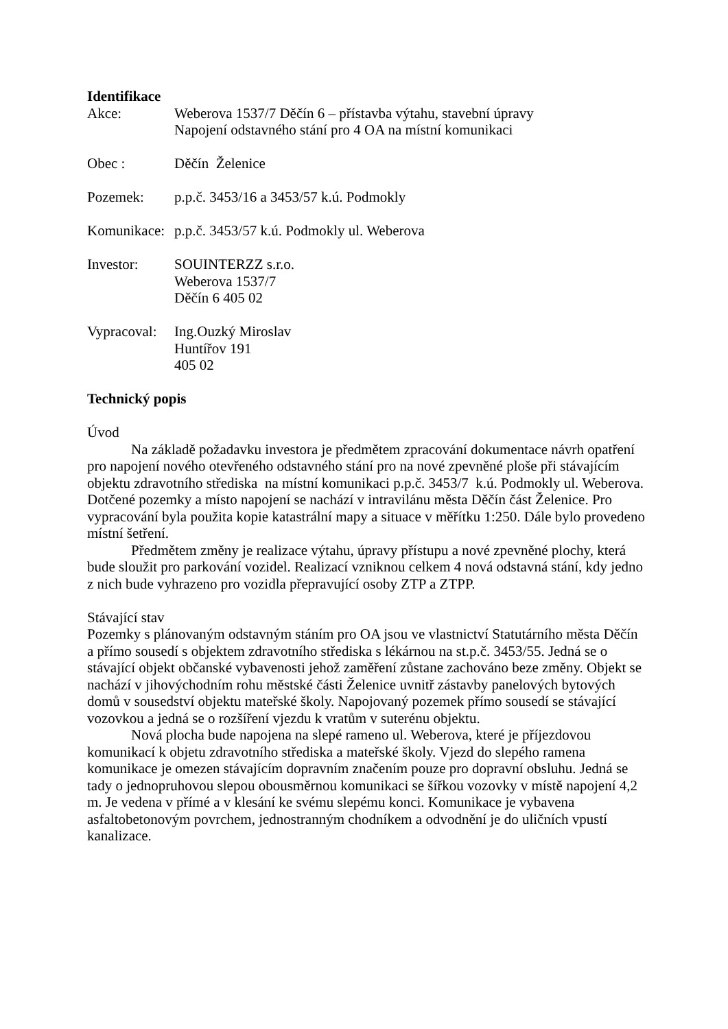Identifikace
Akce: Weberova 1537/7 Děčín 6 – přístavba výtahu, stavební úpravy
Napojení odstavného stání pro 4 OA na místní komunikaci
Obec : Děčín Želenice
Pozemek: p.p.č. 3453/16 a 3453/57 k.ú. Podmokly
Komunikace:
p.p.č. 3453/57 k.ú. Podmokly ul. Weberova
Investor: SOUINTERZZ s.r.o.
Weberova 1537/7
Děčín 6 405 02
Vypracoval:
Ing.Ouzký Miroslav
Huntířov 191
405 02
Technický popis
Úvod
Na základě požadavku investora je předmětem zpracování dokumentace návrh opatření pro napojení nového otevřeného odstavného stání pro na nové zpevněné ploše při stávajícím objektu zdravotního střediska na místní komunikaci p.p.č. 3453/7 k.ú. Podmokly ul. Weberova. Dotčené pozemky a místo napojení se nachází v intravilánu města Děčín část Želenice. Pro vypracování byla použita kopie katastrální mapy a situace v měřítku 1:250. Dále bylo provedeno místní šetření.
Předmětem změny je realizace výtahu, úpravy přístupu a nové zpevněné plochy, která bude sloužit pro parkování vozidel. Realizací vzniknou celkem 4 nová odstavná stání, kdy jedno z nich bude vyhrazeno pro vozidla přepravující osoby ZTP a ZTPP.
Stávající stav
Pozemky s plánovaným odstavným stáním pro OA jsou ve vlastnictví Statutárního města Děčín a přímo sousedí s objektem zdravotního střediska s lékárnou na st.p.č. 3453/55. Jedná se o stávající objekt občanské vybavenosti jehož zaměření zůstane zachováno beze změny. Objekt se nachází v jihovýchodním rohu městské části Želenice uvnitř zástavby panelových bytových domů v sousedství objektu mateřské školy. Napojovaný pozemek přímo sousedí se stávající vozovkou a jedná se o rozšíření vjezdu k vratům v suterénu objektu.
Nová plocha bude napojena na slepé rameno ul. Weberova, které je příjezdovou komunikací k objetu zdravotního střediska a mateřské školy. Vjezd do slepého ramena komunikace je omezen stávajícím dopravním značením pouze pro dopravní obsluhu. Jedná se tady o jednopruhovou slepou obousměrnou komunikaci se šířkou vozovky v místě napojení 4,2 m. Je vedena v přímé a v klesání ke svému slepému konci. Komunikace je vybavena asfaltobetonovým povrchem, jednostranným chodníkem a odvodnění je do uličních vpustí kanalizace.